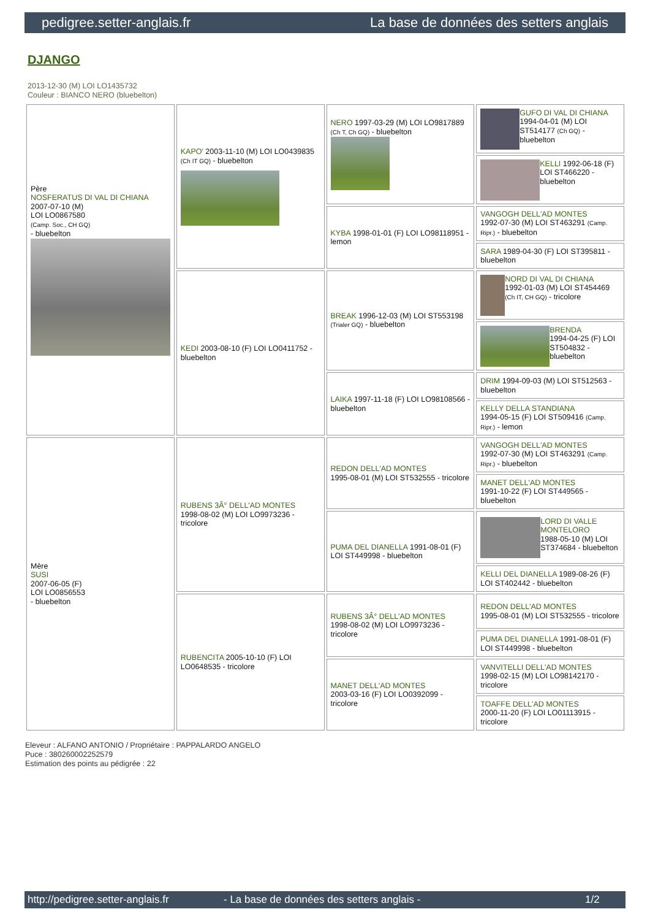pedigree.setter-anglais.fr La base de données des setters anglais
DJANGO
2013-12-30 (M) LOI LO1435732
Couleur : BIANCO NERO (bluebelton)
| Père NOSFERATUS DI VAL DI CHIANA 2007-07-10 (M) LOI LO0867580 (Camp. Soc., CH GQ) - bluebelton | KAPO' 2003-11-10 (M) LOI LO0439835 (Ch IT GQ) - bluebelton | NERO 1997-03-29 (M) LOI LO9817889 (Ch T, Ch GQ) - bluebelton | GUFO DI VAL DI CHIANA 1994-04-01 (M) LOI ST514177 (Ch GQ) - bluebelton |
| | | | KELLI 1992-06-18 (F) LOI ST466220 - bluebelton |
| | | KYBA 1998-01-01 (F) LOI LO98118951 - lemon | VANGOGH DELL'AD MONTES 1992-07-30 (M) LOI ST463291 (Camp. Ripr.) - bluebelton |
| | | | SARA 1989-04-30 (F) LOI ST395811 - bluebelton |
| | KEDI 2003-08-10 (F) LOI LO0411752 - bluebelton | BREAK 1996-12-03 (M) LOI ST553198 (Trialer GQ) - bluebelton | NORD DI VAL DI CHIANA 1992-01-03 (M) LOI ST454469 (Ch IT, CH GQ) - tricolore |
| | | | BRENDA 1994-04-25 (F) LOI ST504832 - bluebelton |
| | | LAIKA 1997-11-18 (F) LOI LO98108566 - bluebelton | DRIM 1994-09-03 (M) LOI ST512563 - bluebelton |
| | | | KELLY DELLA STANDIANA 1994-05-15 (F) LOI ST509416 (Camp. Ripr.) - lemon |
| Mère SUSI 2007-06-05 (F) LOI LO0856553 - bluebelton | RUBENS 3Â° DELL'AD MONTES 1998-08-02 (M) LOI LO9973236 - tricolore | REDON DELL'AD MONTES 1995-08-01 (M) LOI ST532555 - tricolore | VANGOGH DELL'AD MONTES 1992-07-30 (M) LOI ST463291 (Camp. Ripr.) - bluebelton |
| | | | MANET DELL'AD MONTES 1991-10-22 (F) LOI ST449565 - bluebelton |
| | | PUMA DEL DIANELLA 1991-08-01 (F) LOI ST449998 - bluebelton | LORD DI VALLE MONTELORO 1988-05-10 (M) LOI ST374684 - bluebelton |
| | | | KELLI DEL DIANELLA 1989-08-26 (F) LOI ST402442 - bluebelton |
| | RUBENCITA 2005-10-10 (F) LOI LO0648535 - tricolore | RUBENS 3Â° DELL'AD MONTES 1998-08-02 (M) LOI LO9973236 - tricolore | REDON DELL'AD MONTES 1995-08-01 (M) LOI ST532555 - tricolore |
| | | | PUMA DEL DIANELLA 1991-08-01 (F) LOI ST449998 - bluebelton |
| | | MANET DELL'AD MONTES 2003-03-16 (F) LOI LO0392099 - tricolore | VANVITELLI DELL'AD MONTES 1998-02-15 (M) LOI LO98142170 - tricolore |
| | | | TOAFFE DELL'AD MONTES 2000-11-20 (F) LOI LO01113915 - tricolore |
Eleveur : ALFANO ANTONIO / Propriétaire : PAPPALARDO ANGELO
Puce : 380260002252579
Estimation des points au pédigrée : 22
http://pedigree.setter-anglais.fr - La base de données des setters anglais - 1/2